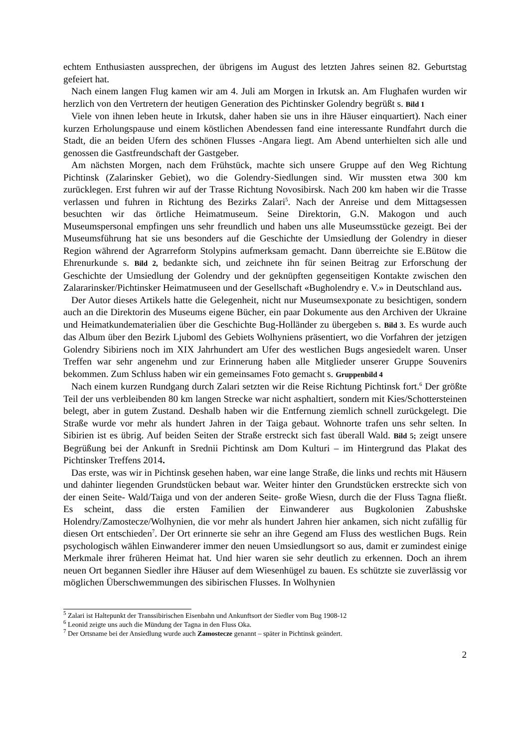echtem Enthusiasten aussprechen, der übrigens im August des letzten Jahres seinen 82. Geburtstag gefeiert hat.
Nach einem langen Flug kamen wir am 4. Juli am Morgen in Irkutsk an. Am Flughafen wurden wir herzlich von den Vertretern der heutigen Generation des Pichtinsker Golendry begrüßt s. Bild 1
Viele von ihnen leben heute in Irkutsk, daher haben sie uns in ihre Häuser einquartiert). Nach einer kurzen Erholungspause und einem köstlichen Abendessen fand eine interessante Rundfahrt durch die Stadt, die an beiden Ufern des schönen Flusses -Angara liegt. Am Abend unterhielten sich alle und genossen die Gastfreundschaft der Gastgeber.
Am nächsten Morgen, nach dem Frühstück, machte sich unsere Gruppe auf den Weg Richtung Pichtinsk (Zalarinsker Gebiet), wo die Golendry-Siedlungen sind. Wir mussten etwa 300 km zurücklegen. Erst fuhren wir auf der Trasse Richtung Novosibirsk. Nach 200 km haben wir die Trasse verlassen und fuhren in Richtung des Bezirks Zalari<sup>5</sup>. Nach der Anreise und dem Mittagsessen besuchten wir das örtliche Heimatmuseum. Seine Direktorin, G.N. Makogon und auch Museumspersonal empfingen uns sehr freundlich und haben uns alle Museumsstücke gezeigt. Bei der Museumsführung hat sie uns besonders auf die Geschichte der Umsiedlung der Golendry in dieser Region während der Agrarreform Stolypins aufmerksam gemacht. Dann überreichte sie E.Bütow die Ehrenurkunde s. Bild 2, bedankte sich, und zeichnete ihn für seinen Beitrag zur Erforschung der Geschichte der Umsiedlung der Golendry und der geknüpften gegenseitigen Kontakte zwischen den Zalararinsker/Pichtinsker Heimatmuseen und der Gesellschaft «Bugholendry e. V.» in Deutschland aus.
Der Autor dieses Artikels hatte die Gelegenheit, nicht nur Museumsexponate zu besichtigen, sondern auch an die Direktorin des Museums eigene Bücher, ein paar Dokumente aus den Archiven der Ukraine und Heimatkundematerialien über die Geschichte Bug-Holländer zu übergeben s. Bild 3. Es wurde auch das Album über den Bezirk Ljuboml des Gebiets Wolhyniens präsentiert, wo die Vorfahren der jetzigen Golendry Sibiriens noch im XIX Jahrhundert am Ufer des westlichen Bugs angesiedelt waren. Unser Treffen war sehr angenehm und zur Erinnerung haben alle Mitglieder unserer Gruppe Souvenirs bekommen. Zum Schluss haben wir ein gemeinsames Foto gemacht s. Gruppenbild 4
Nach einem kurzen Rundgang durch Zalari setzten wir die Reise Richtung Pichtinsk fort.<sup>6</sup> Der größte Teil der uns verbleibenden 80 km langen Strecke war nicht asphaltiert, sondern mit Kies/Schottersteinen belegt, aber in gutem Zustand. Deshalb haben wir die Entfernung ziemlich schnell zurückgelegt. Die Straße wurde vor mehr als hundert Jahren in der Taiga gebaut. Wohnorte trafen uns sehr selten. In Sibirien ist es übrig. Auf beiden Seiten der Straße erstreckt sich fast überall Wald. Bild 5; zeigt unsere Begrüßung bei der Ankunft in Srednii Pichtinsk am Dom Kulturi – im Hintergrund das Plakat des Pichtinsker Treffens 2014.
Das erste, was wir in Pichtinsk gesehen haben, war eine lange Straße, die links und rechts mit Häusern und dahinter liegenden Grundstücken bebaut war. Weiter hinter den Grundstücken erstreckte sich von der einen Seite- Wald/Taiga und von der anderen Seite- große Wiesn, durch die der Fluss Tagna fließt. Es scheint, dass die ersten Familien der Einwanderer aus Bugkolonien Zabushske Holendry/Zamostecze/Wolhynien, die vor mehr als hundert Jahren hier ankamen, sich nicht zufällig für diesen Ort entschieden<sup>7</sup>. Der Ort erinnerte sie sehr an ihre Gegend am Fluss des westlichen Bugs. Rein psychologisch wählen Einwanderer immer den neuen Umsiedlungsort so aus, damit er zumindest einige Merkmale ihrer früheren Heimat hat. Und hier waren sie sehr deutlich zu erkennen. Doch an ihrem neuen Ort begannen Siedler ihre Häuser auf dem Wiesenhügel zu bauen. Es schützte sie zuverlässig vor möglichen Überschwemmungen des sibirischen Flusses. In Wolhynien
<sup>5</sup> Zalari ist Haltepunkt der Transsibirischen Eisenbahn und Ankunftsort der Siedler vom Bug 1908-12
<sup>6</sup> Leonid zeigte uns auch die Mündung der Tagna in den Fluss Oka.
<sup>7</sup> Der Ortsname bei der Ansiedlung wurde auch Zamostecze genannt – später in Pichtinsk geändert.
2